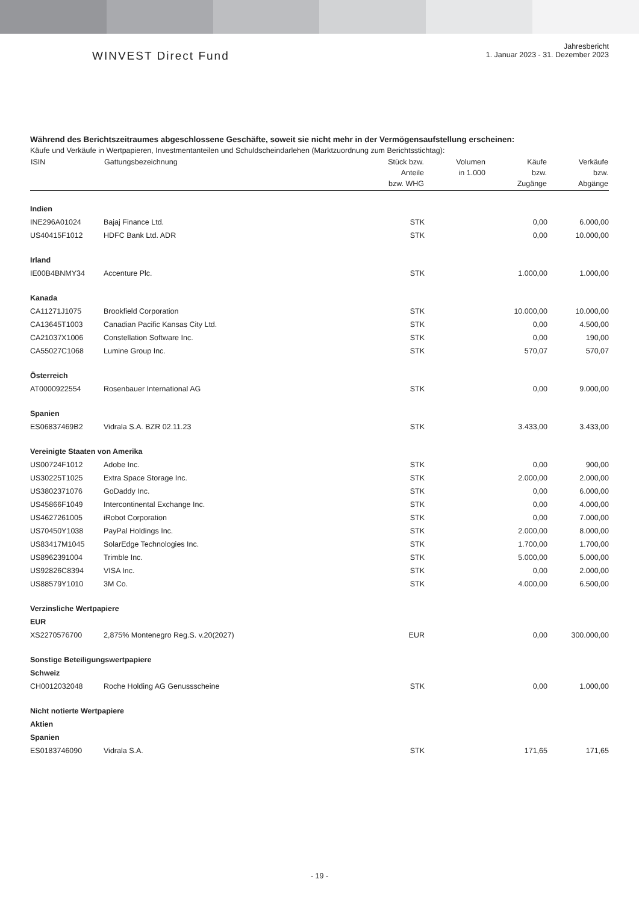WINVEST Direct Fund
Jahresbericht
1. Januar 2023 - 31. Dezember 2023
Während des Berichtszeitraumes abgeschlossene Geschäfte, soweit sie nicht mehr in der Vermögensaufstellung erscheinen:
Käufe und Verkäufe in Wertpapieren, Investmentanteilen und Schuldscheindarlehen (Marktzuordnung zum Berichtsstichtag):
| ISIN | Gattungsbezeichnung | Stück bzw. Anteile bzw. WHG | Volumen in 1.000 | Käufe bzw. Zugänge | Verkäufe bzw. Abgänge |
| --- | --- | --- | --- | --- | --- |
| Indien | | | | | |
| INE296A01024 | Bajaj Finance Ltd. | STK | | 0,00 | 6.000,00 |
| US40415F1012 | HDFC Bank Ltd. ADR | STK | | 0,00 | 10.000,00 |
| Irland | | | | | |
| IE00B4BNMY34 | Accenture Plc. | STK | | 1.000,00 | 1.000,00 |
| Kanada | | | | | |
| CA11271J1075 | Brookfield Corporation | STK | | 10.000,00 | 10.000,00 |
| CA13645T1003 | Canadian Pacific Kansas City Ltd. | STK | | 0,00 | 4.500,00 |
| CA21037X1006 | Constellation Software Inc. | STK | | 0,00 | 190,00 |
| CA55027C1068 | Lumine Group Inc. | STK | | 570,07 | 570,07 |
| Österreich | | | | | |
| AT0000922554 | Rosenbauer International AG | STK | | 0,00 | 9.000,00 |
| Spanien | | | | | |
| ES06837469B2 | Vidrala S.A. BZR 02.11.23 | STK | | 3.433,00 | 3.433,00 |
| Vereinigte Staaten von Amerika | | | | | |
| US00724F1012 | Adobe Inc. | STK | | 0,00 | 900,00 |
| US30225T1025 | Extra Space Storage Inc. | STK | | 2.000,00 | 2.000,00 |
| US3802371076 | GoDaddy Inc. | STK | | 0,00 | 6.000,00 |
| US45866F1049 | Intercontinental Exchange Inc. | STK | | 0,00 | 4.000,00 |
| US4627261005 | iRobot Corporation | STK | | 0,00 | 7.000,00 |
| US70450Y1038 | PayPal Holdings Inc. | STK | | 2.000,00 | 8.000,00 |
| US83417M1045 | SolarEdge Technologies Inc. | STK | | 1.700,00 | 1.700,00 |
| US8962391004 | Trimble Inc. | STK | | 5.000,00 | 5.000,00 |
| US92826C8394 | VISA Inc. | STK | | 0,00 | 2.000,00 |
| US88579Y1010 | 3M Co. | STK | | 4.000,00 | 6.500,00 |
| Verzinsliche Wertpapiere | | | | | |
| EUR | | | | | |
| XS2270576700 | 2,875% Montenegro Reg.S. v.20(2027) | EUR | | 0,00 | 300.000,00 |
| Sonstige Beteiligungswertpapiere | | | | | |
| Schweiz | | | | | |
| CH0012032048 | Roche Holding AG Genussscheine | STK | | 0,00 | 1.000,00 |
| Nicht notierte Wertpapiere | | | | | |
| Aktien | | | | | |
| Spanien | | | | | |
| ES0183746090 | Vidrala S.A. | STK | | 171,65 | 171,65 |
- 19 -